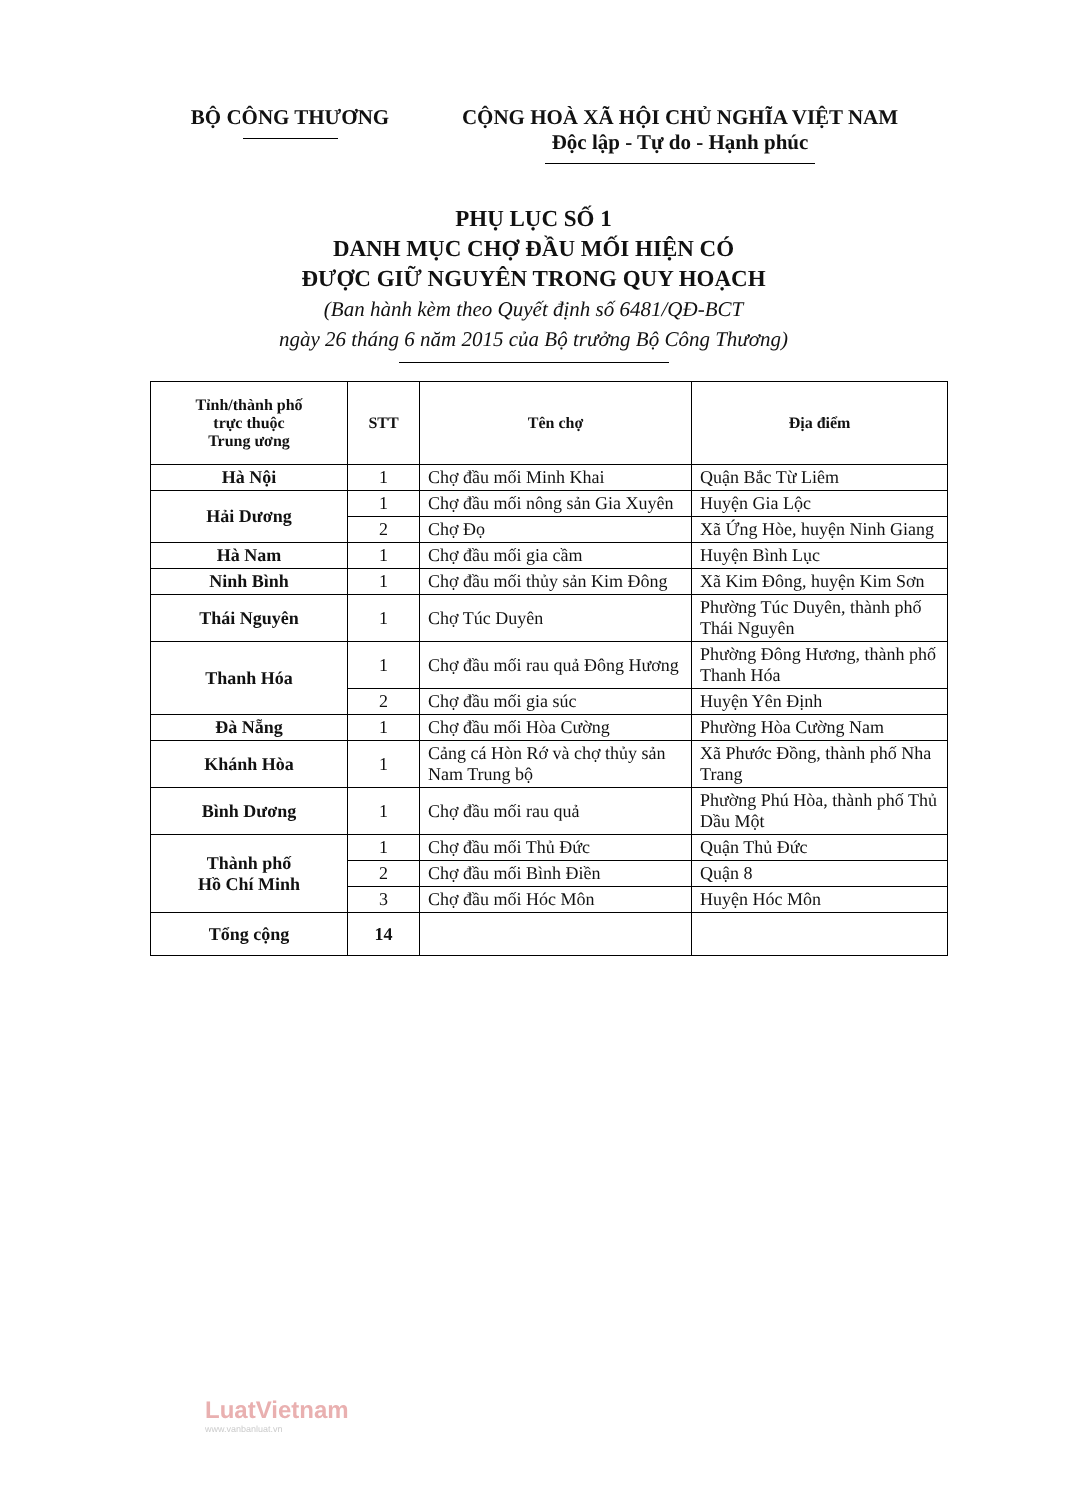BỘ CÔNG THƯƠNG CỘNG HOÀ XÃ HỘI CHỦ NGHĨA VIỆT NAM
Độc lập - Tự do - Hạnh phúc
PHỤ LỤC SỐ 1
DANH MỤC CHỢ ĐẦU MỐI HIỆN CÓ
ĐƯỢC GIỮ NGUYÊN TRONG QUY HOẠCH
(Ban hành kèm theo Quyết định số 6481/QĐ-BCT
ngày 26 tháng 6 năm 2015 của Bộ trưởng Bộ Công Thương)
| Tỉnh/thành phố trực thuộc Trung ương | STT | Tên chợ | Địa điểm |
| --- | --- | --- | --- |
| Hà Nội | 1 | Chợ đầu mối Minh Khai | Quận Bắc Từ Liêm |
| Hải Dương | 1 | Chợ đầu mối nông sản Gia Xuyên | Huyện Gia Lộc |
| | 2 | Chợ Đọ | Xã Ứng Hòe, huyện Ninh Giang |
| Hà Nam | 1 | Chợ đầu mối gia cầm | Huyện Bình Lục |
| Ninh Bình | 1 | Chợ đầu mối thủy sản Kim Đông | Xã Kim Đông, huyện Kim Sơn |
| Thái Nguyên | 1 | Chợ Túc Duyên | Phường Túc Duyên, thành phố Thái Nguyên |
| Thanh Hóa | 1 | Chợ đầu mối rau quả Đông Hương | Phường Đông Hương, thành phố Thanh Hóa |
| | 2 | Chợ đầu mối gia súc | Huyện Yên Định |
| Đà Nẵng | 1 | Chợ đầu mối Hòa Cường | Phường Hòa Cường Nam |
| Khánh Hòa | 1 | Cảng cá Hòn Rớ và chợ thủy sản Nam Trung bộ | Xã Phước Đồng, thành phố Nha Trang |
| Bình Dương | 1 | Chợ đầu mối rau quả | Phường Phú Hòa, thành phố Thủ Dầu Một |
| Thành phố Hồ Chí Minh | 1 | Chợ đầu mối Thủ Đức | Quận Thủ Đức |
| | 2 | Chợ đầu mối Bình Điền | Quận 8 |
| | 3 | Chợ đầu mối Hóc Môn | Huyện Hóc Môn |
| Tổng cộng | 14 | | |
LuatVietnam
www.vanbanluat.vn